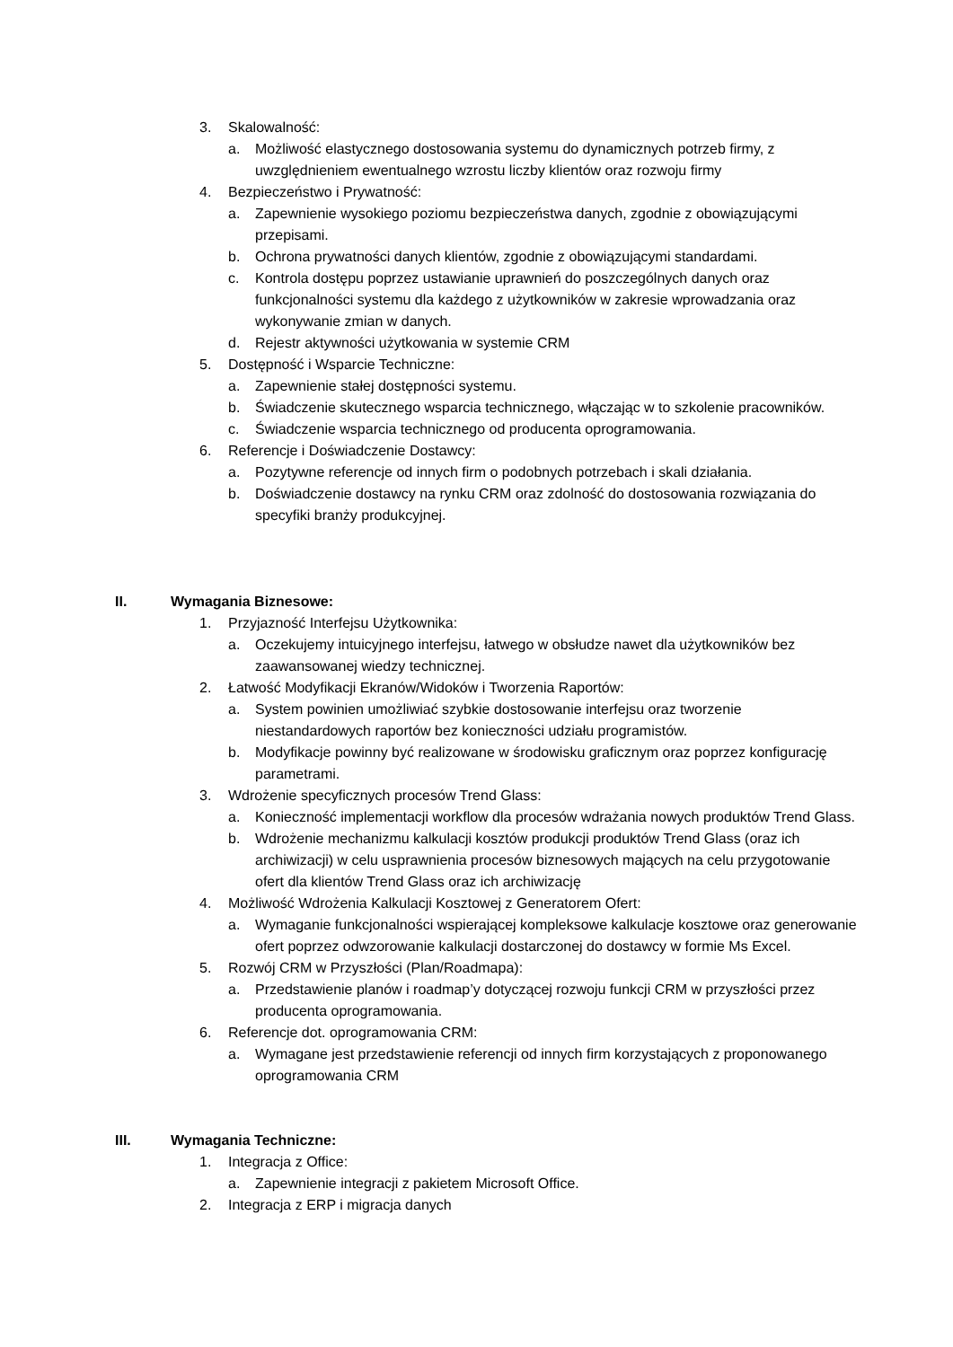3. Skalowalność:
a. Możliwość elastycznego dostosowania systemu do dynamicznych potrzeb firmy, z uwzględnieniem ewentualnego wzrostu liczby klientów oraz rozwoju firmy
4. Bezpieczeństwo i Prywatność:
a. Zapewnienie wysokiego poziomu bezpieczeństwa danych, zgodnie z obowiązującymi przepisami.
b. Ochrona prywatności danych klientów, zgodnie z obowiązującymi standardami.
c. Kontrola dostępu poprzez ustawianie uprawnień do poszczególnych danych oraz funkcjonalności systemu dla każdego z użytkowników w zakresie wprowadzania oraz wykonywanie zmian w danych.
d. Rejestr aktywności użytkowania w systemie CRM
5. Dostępność i Wsparcie Techniczne:
a. Zapewnienie stałej dostępności systemu.
b. Świadczenie skutecznego wsparcia technicznego, włączając w to szkolenie pracowników.
c. Świadczenie wsparcia technicznego od producenta oprogramowania.
6. Referencje i Doświadczenie Dostawcy:
a. Pozytywne referencje od innych firm o podobnych potrzebach i skali działania.
b. Doświadczenie dostawcy na rynku CRM oraz zdolność do dostosowania rozwiązania do specyfiki branży produkcyjnej.
II. Wymagania Biznesowe:
1. Przyjazność Interfejsu Użytkownika:
a. Oczekujemy intuicyjnego interfejsu, łatwego w obsłudze nawet dla użytkowników bez zaawansowanej wiedzy technicznej.
2. Łatwość Modyfikacji Ekranów/Widoków i Tworzenia Raportów:
a. System powinien umożliwiać szybkie dostosowanie interfejsu oraz tworzenie niestandardowych raportów bez konieczności udziału programistów.
b. Modyfikacje powinny być realizowane w środowisku graficznym oraz poprzez konfigurację parametrami.
3. Wdrożenie specyficznych procesów Trend Glass:
a. Konieczność implementacji workflow dla procesów wdrażania nowych produktów Trend Glass.
b. Wdrożenie mechanizmu kalkulacji kosztów produkcji produktów Trend Glass (oraz ich archiwizacji) w celu usprawnienia procesów biznesowych mających na celu przygotowanie ofert dla klientów Trend Glass oraz ich archiwizację
4. Możliwość Wdrożenia Kalkulacji Kosztowej z Generatorem Ofert:
a. Wymaganie funkcjonalności wspierającej kompleksowe kalkulacje kosztowe oraz generowanie ofert poprzez odwzorowanie kalkulacji dostarczonej do dostawcy w formie Ms Excel.
5. Rozwój CRM w Przyszłości (Plan/Roadmapa):
a. Przedstawienie planów i roadmap’y dotyczącej rozwoju funkcji CRM w przyszłości przez producenta oprogramowania.
6. Referencje dot. oprogramowania CRM:
a. Wymagane jest przedstawienie referencji od innych firm korzystających z proponowanego oprogramowania CRM
III. Wymagania Techniczne:
1. Integracja z Office:
a. Zapewnienie integracji z pakietem Microsoft Office.
2. Integracja z ERP i migracja danych